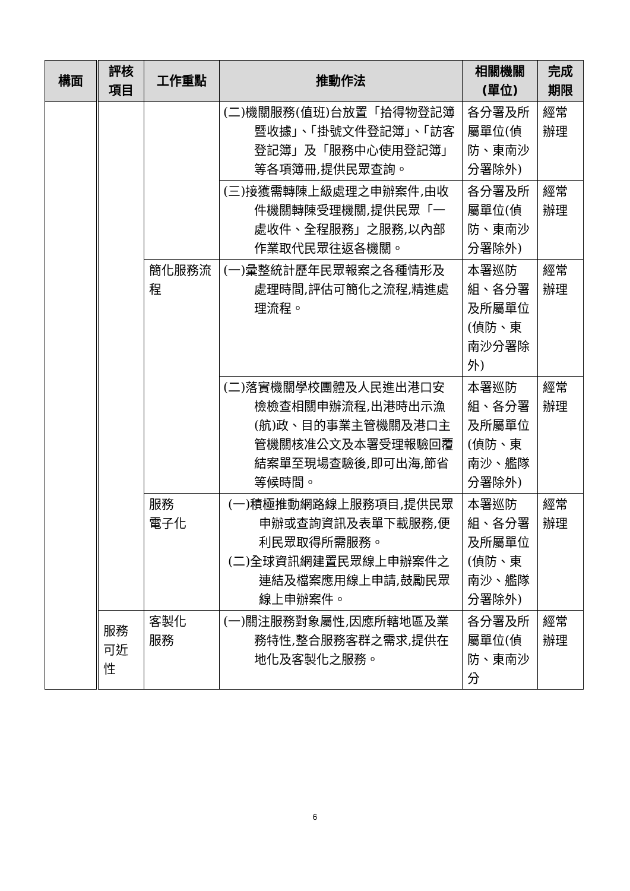| 構面 | 評核 項目 | 工作重點 | 推動作法 | 相關機關 (單位) | 完成 期限 |
| --- | --- | --- | --- | --- | --- |
| | | | (二)機關服務(值班)台放置「拾得物登記簿暨收據」、「掛號文件登記簿」、「訪客登記簿」及「服務中心使用登記簿」等各項簿冊,提供民眾查詢。 | 各分署及所屬單位(偵防、東南沙分署除外) | 經常辦理 |
| | | | (三)接獲需轉陳上級處理之申辦案件,由收件機關轉陳受理機關,提供民眾「一處收件、全程服務」之服務,以內部作業取代民眾往返各機關。 | 各分署及所屬單位(偵防、東南沙分署除外) | 經常辦理 |
| | | 簡化服務流程 | (一)彙整統計歷年民眾報案之各種情形及處理時間,評估可簡化之流程,精進處理流程。 | 本署巡防組、各分署及所屬單位(偵防、東南沙分署除外) | 經常辦理 |
| | | | (二)落實機關學校團體及人民進出港口安檢檢查相關申辦流程,出港時出示漁(航)政、目的事業主管機關及港口主管機關核准公文及本署受理報驗回覆結案單至現場查驗後,即可出海,節省等候時間。 | 本署巡防組、各分署及所屬單位(偵防、東南沙、艦隊分署除外) | 經常辦理 |
| | | 服務 電子化 | (一)積極推動網路線上服務項目,提供民眾申辦或查詢資訊及表單下載服務,便利民眾取得所需服務。 (二)全球資訊網建置民眾線上申辦案件之連結及檔案應用線上申請,鼓勵民眾線上申辦案件。 | 本署巡防組、各分署及所屬單位(偵防、東南沙、艦隊分署除外) | 經常辦理 |
| | 服務可近性 | 客製化 服務 | (一)關注服務對象屬性,因應所轄地區及業務特性,整合服務客群之需求,提供在地化及客製化之服務。 | 各分署及所屬單位(偵防、東南沙分 | 經常辦理 |
6